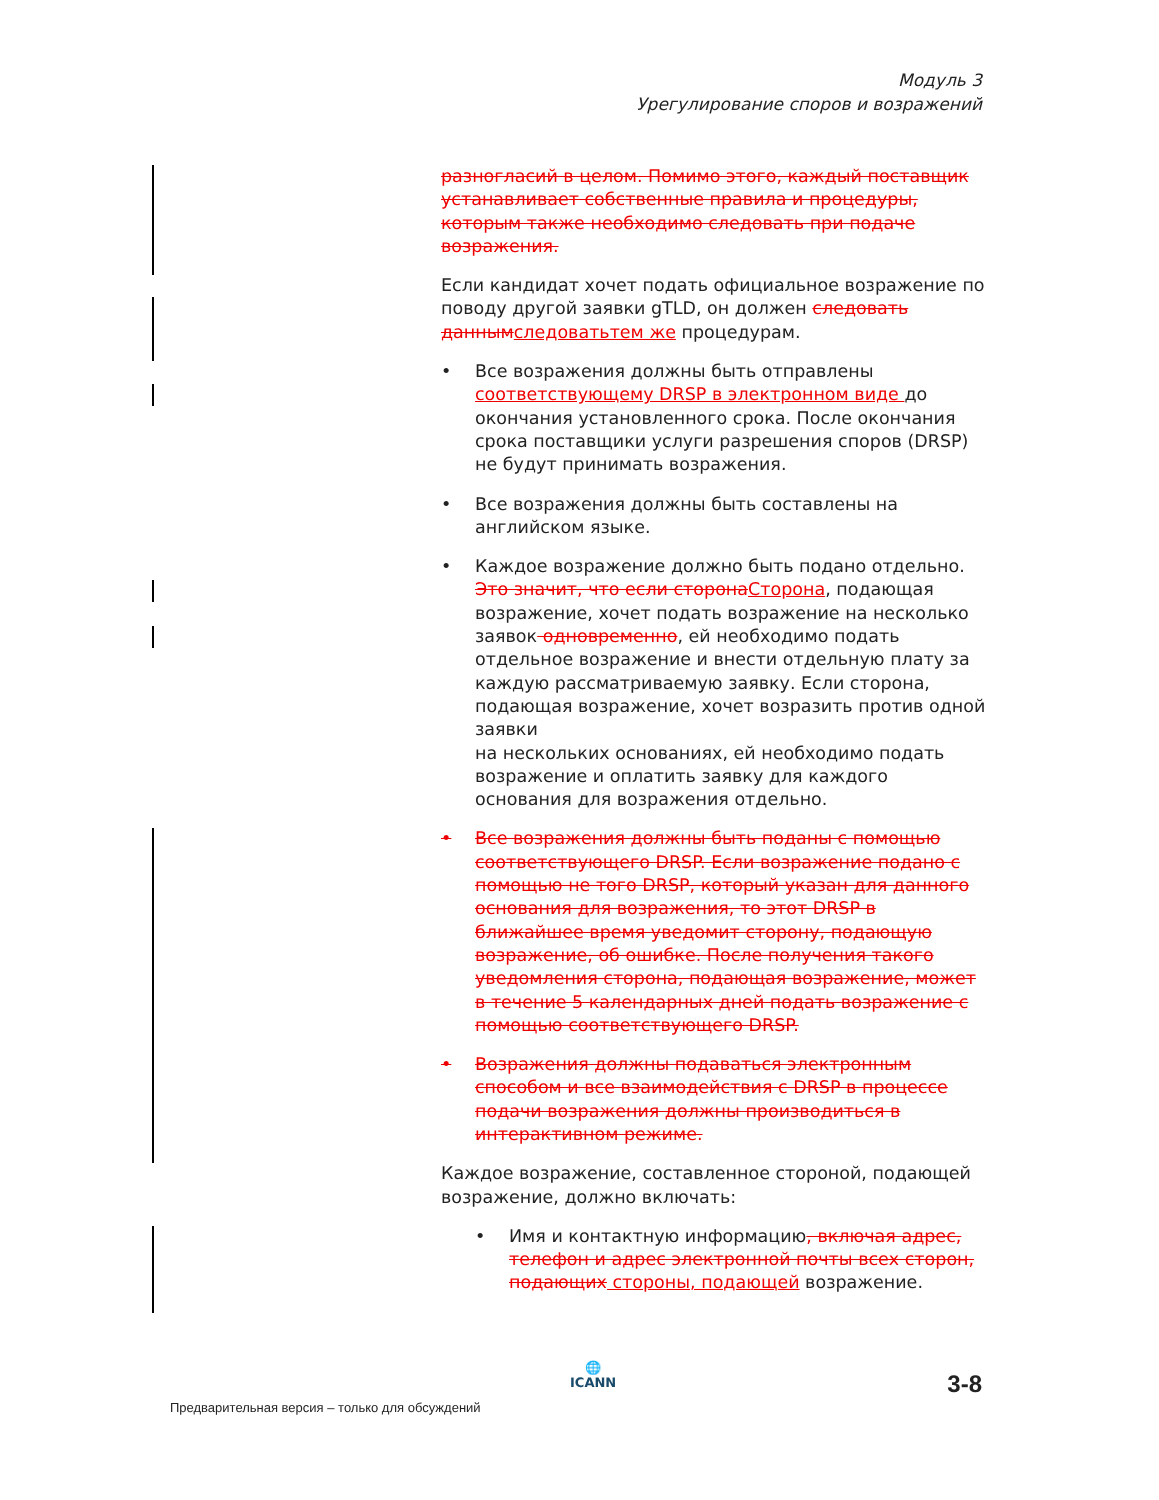Модуль 3
Урегулирование споров и возражений
разногласий в целом. Помимо этого, каждый поставщик устанавливает собственные правила и процедуры, которым также необходимо следовать при подаче возражения.
Если кандидат хочет подать официальное возражение по поводу другой заявки gTLD, он должен следовать данным следоватьтем же процедурам.
• Все возражения должны быть отправлены соответствующему DRSP в электронном виде до окончания установленного срока. После окончания срока поставщики услуги разрешения споров (DRSP) не будут принимать возражения.
• Все возражения должны быть составлены на английском языке.
• Каждое возражение должно быть подано отдельно. Это значит, что если сторона Сторона, подающая возражение, хочет подать возражение на несколько заявок одновременно, ей необходимо подать отдельное возражение и внести отдельную плату за каждую рассматриваемую заявку. Если сторона, подающая возражение, хочет возразить против одной заявки
на нескольких основаниях, ей необходимо подать возражение и оплатить заявку для каждого основания для возражения отдельно.
• Все возражения должны быть поданы с помощью соответствующего DRSP. Если возражение подано с помощью не того DRSP, который указан для данного основания для возражения, то этот DRSP в ближайшее время уведомит сторону, подающую возражение, об ошибке. После получения такого уведомления сторона, подающая возражение, может в течение 5 календарных дней подать возражение с помощью соответствующего DRSP.
• Возражения должны подаваться электронным способом и все взаимодействия с DRSP в процессе подачи возражения должны производиться в интерактивном режиме.
Каждое возражение, составленное стороной, подающей возражение, должно включать:
• Имя и контактную информацию, включая адрес, телефон и адрес электронной почты всех сторон, подающих стороны, подающей возражение.
Предварительная версия – только для обсуждений
🌐
ICANN
3-8